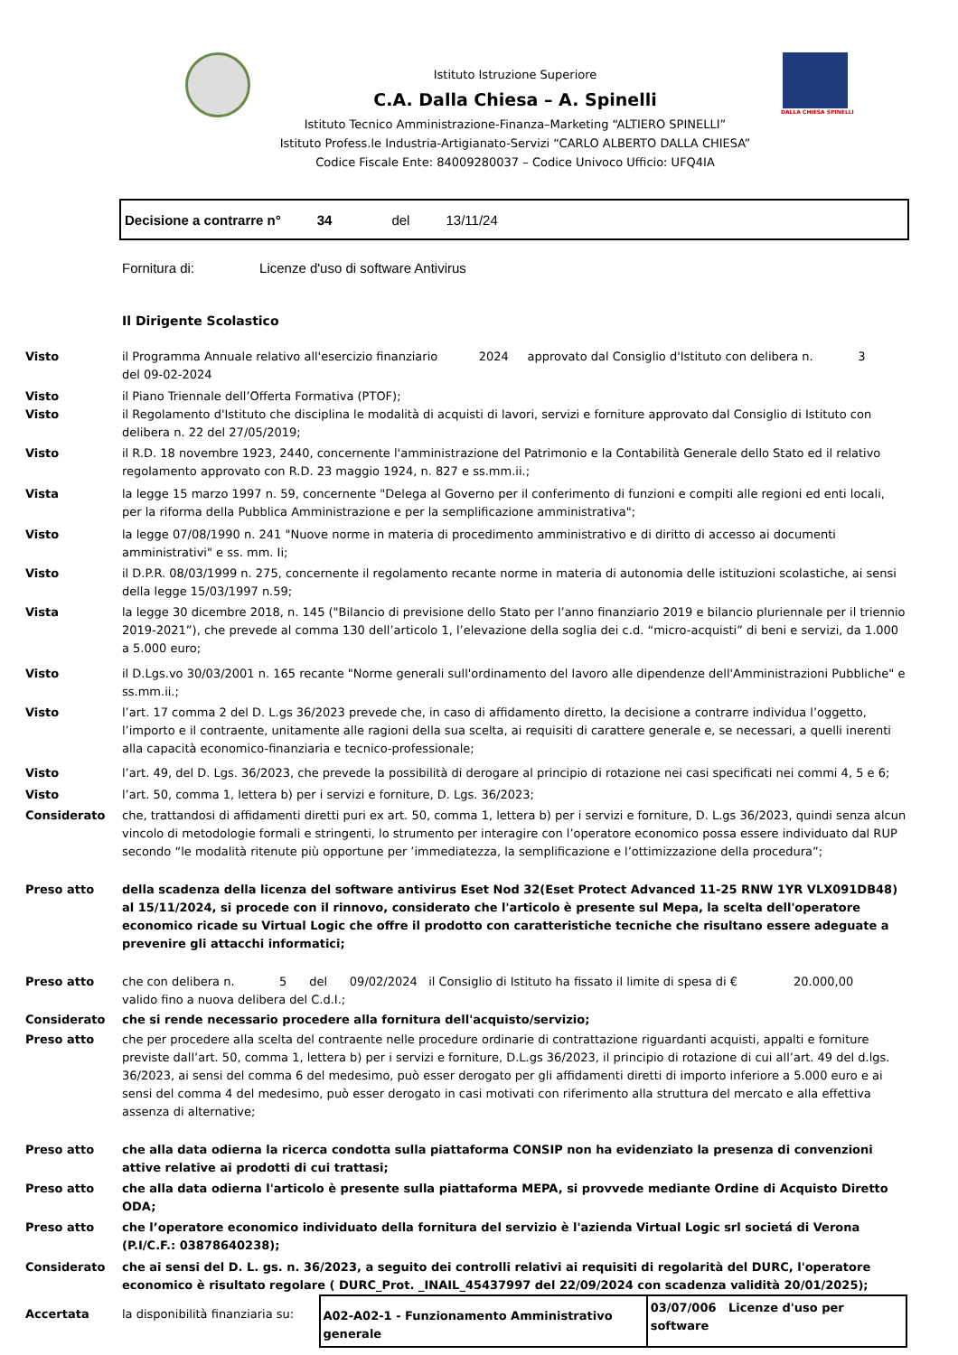Istituto Istruzione Superiore
C.A. Dalla Chiesa – A. Spinelli
Istituto Tecnico Amministrazione-Finanza–Marketing “ALTIERO SPINELLI”
Istituto Profess.le Industria-Artigianato-Servizi “CARLO ALBERTO DALLA CHIESA”
Codice Fiscale Ente: 84009280037 – Codice Univoco Ufficio: UFQ4IA
DALLA CHIESA SPINELLI
Decisione a contrarre n° 34 del 13/11/24
Fornitura di: Licenze d'uso di software Antivirus
Il Dirigente Scolastico
Visto il Programma Annuale relativo all'esercizio finanziario 2024 approvato dal Consiglio d'Istituto con delibera n. 3
del 09-02-2024
Visto il Piano Triennale dell’Offerta Formativa (PTOF);
Visto il Regolamento d'Istituto che disciplina le modalità di acquisti di lavori, servizi e forniture approvato dal Consiglio di Istituto con delibera n. 22 del 27/05/2019;
Visto il R.D. 18 novembre 1923, 2440, concernente l'amministrazione del Patrimonio e la Contabilità Generale dello Stato ed il relativo regolamento approvato con R.D. 23 maggio 1924, n. 827 e ss.mm.ii.;
Vista la legge 15 marzo 1997 n. 59, concernente "Delega al Governo per il conferimento di funzioni e compiti alle regioni ed enti locali, per la riforma della Pubblica Amministrazione e per la semplificazione amministrativa";
Visto la legge 07/08/1990 n. 241 "Nuove norme in materia di procedimento amministrativo e di diritto di accesso ai documenti amministrativi" e ss. mm. Ii;
Visto il D.P.R. 08/03/1999 n. 275, concernente il regolamento recante norme in materia di autonomia delle istituzioni scolastiche, ai sensi della legge 15/03/1997 n.59;
Vista la legge 30 dicembre 2018, n. 145 ("Bilancio di previsione dello Stato per l’anno finanziario 2019 e bilancio pluriennale per il triennio 2019-2021”), che prevede al comma 130 dell’articolo 1, l’elevazione della soglia dei c.d. “micro-acquisti” di beni e servizi, da 1.000 a 5.000 euro;
Visto il D.Lgs.vo 30/03/2001 n. 165 recante "Norme generali sull'ordinamento del lavoro alle dipendenze dell'Amministrazioni Pubbliche" e ss.mm.ii.;
Visto l’art. 17 comma 2 del D. L.gs 36/2023 prevede che, in caso di affidamento diretto, la decisione a contrarre individua l’oggetto, l’importo e il contraente, unitamente alle ragioni della sua scelta, ai requisiti di carattere generale e, se necessari, a quelli inerenti alla capacità economico-finanziaria e tecnico-professionale;
Visto l’art. 49, del D. Lgs. 36/2023, che prevede la possibilità di derogare al principio di rotazione nei casi specificati nei commi 4, 5 e 6;
Visto l’art. 50, comma 1, lettera b) per i servizi e forniture, D. Lgs. 36/2023;
Considerato che, trattandosi di affidamenti diretti puri ex art. 50, comma 1, lettera b) per i servizi e forniture, D. L.gs 36/2023, quindi senza alcun vincolo di metodologie formali e stringenti, lo strumento per interagire con l’operatore economico possa essere individuato dal RUP secondo “le modalità ritenute più opportune per ’immediatezza, la semplificazione e l’ottimizzazione della procedura”;
Preso atto della scadenza della licenza del software antivirus Eset Nod 32(Eset Protect Advanced 11-25 RNW 1YR VLX091DB48) al 15/11/2024, si procede con il rinnovo, considerato che l'articolo è presente sul Mepa, la scelta dell'operatore economico ricade su Virtual Logic che offre il prodotto con caratteristiche tecniche che risultano essere adeguate a prevenire gli attacchi informatici;
Preso atto che con delibera n. 5 del 09/02/2024 il Consiglio di Istituto ha fissato il limite di spesa di € 20.000,00
valido fino a nuova delibera del C.d.I.;
Considerato che si rende necessario procedere alla fornitura dell'acquisto/servizio;
Preso atto che per procedere alla scelta del contraente nelle procedure ordinarie di contrattazione riguardanti acquisti, appalti e forniture previste dall’art. 50, comma 1, lettera b) per i servizi e forniture, D.L.gs 36/2023, il principio di rotazione di cui all’art. 49 del d.lgs. 36/2023, ai sensi del comma 6 del medesimo, può esser derogato per gli affidamenti diretti di importo inferiore a 5.000 euro e ai sensi del comma 4 del medesimo, può esser derogato in casi motivati con riferimento alla struttura del mercato e alla effettiva assenza di alternative;
Preso atto che alla data odierna la ricerca condotta sulla piattaforma CONSIP non ha evidenziato la presenza di convenzioni attive relative ai prodotti di cui trattasi;
Preso atto che alla data odierna l'articolo è presente sulla piattaforma MEPA, si provvede mediante Ordine di Acquisto Diretto ODA;
Preso atto che l’operatore economico individuato della fornitura del servizio è l'azienda Virtual Logic srl societá di Verona (P.I/C.F.: 03878640238);
Considerato che ai sensi del D. L. gs. n. 36/2023, a seguito dei controlli relativi ai requisiti di regolarità del DURC, l'operatore economico è risultato regolare ( DURC_Prot. _INAIL_45437997 del 22/09/2024 con scadenza validità 20/01/2025);
Accertata la disponibilità finanziaria su:
| A02-A02-1 - Funzionamento Amministrativo generale | 03/07/006 Licenze d'uso per software |